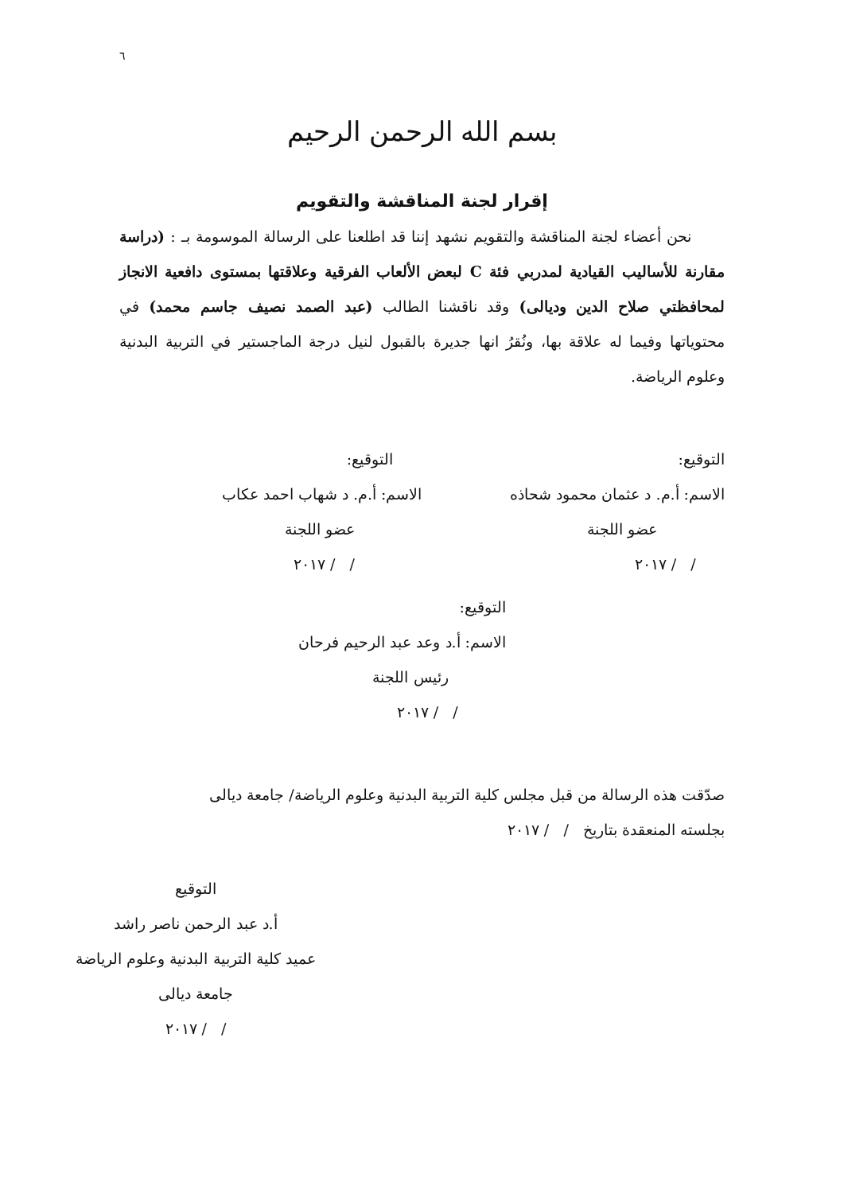٦
بسم الله الرحمن الرحيم
إقرار لجنة المناقشة والتقويم
نحن أعضاء لجنة المناقشة والتقويم نشهد إننا قد اطلعنا على الرسالة الموسومة بـ : (دراسة مقارنة للأساليب القيادية لمدربي فئة C لبعض الألعاب الفرقية وعلاقتها بمستوى دافعية الانجاز لمحافظتي صلاح الدين وديالى) وقد ناقشنا الطالب (عبد الصمد نصيف جاسم محمد) في محتوياتها وفيما له علاقة بها، ونُقرُ انها جديرة بالقبول لنيل درجة الماجستير في التربية البدنية وعلوم الرياضة.
التوقيع:
الاسم: أ.م. د عثمان محمود شحاذه
عضو اللجنة
/ / ٢٠١٧
التوقيع:
الاسم: أ.م. د شهاب احمد عكاب
عضو اللجنة
/ / ٢٠١٧
التوقيع:
الاسم: أ.د وعد عبد الرحيم فرحان
رئيس اللجنة
/ / ٢٠١٧
صدّقت هذه الرسالة من قبل مجلس كلية التربية البدنية وعلوم الرياضة/ جامعة ديالى
بجلسته المنعقدة بتاريخ / / ٢٠١٧
التوقيع
أ.د عبد الرحمن ناصر راشد
عميد كلية التربية البدنية وعلوم الرياضة
جامعة ديالى
/ / ٢٠١٧